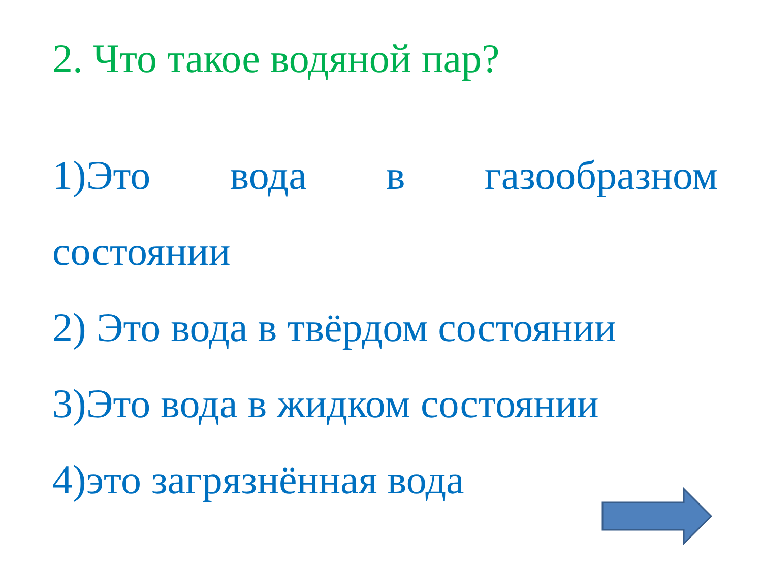2. Что такое водяной пар?
1)Это вода в газообразном
состоянии
2) Это вода в твёрдом состоянии
3)Это вода в жидком состоянии
4)это загрязнённая вода